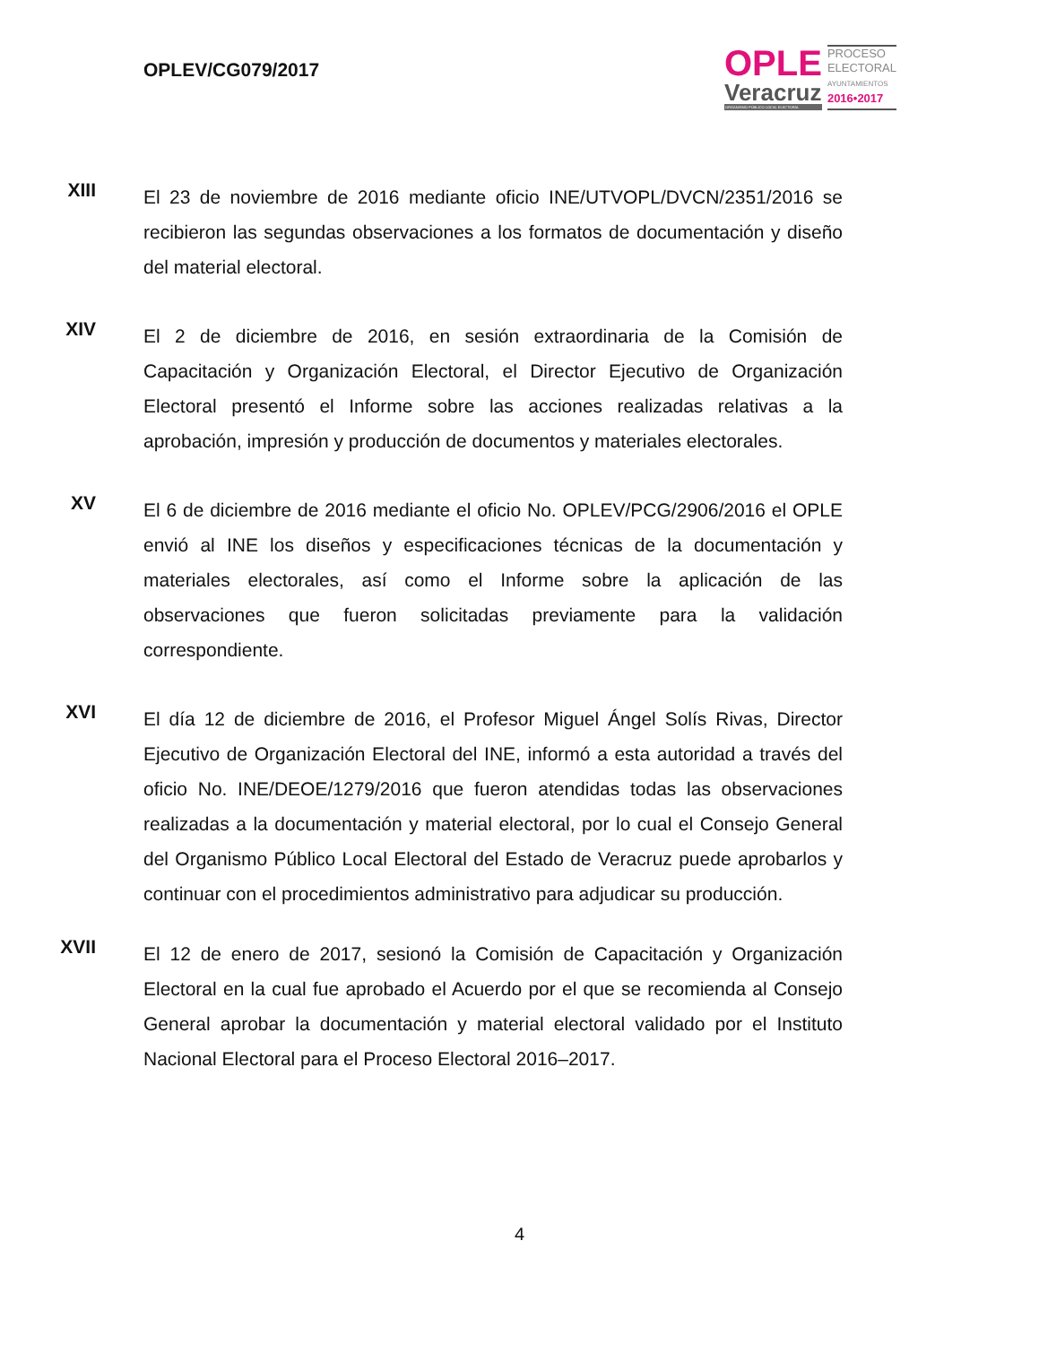OPLEV/CG079/2017
OPLE
Veracruz
ORGANISMO PÚBLICO LOCAL ELECTORAL
PROCESO
ELECTORAL
AYUNTAMIENTOS
2016•2017
XIII
El 23 de noviembre de 2016 mediante oficio INE/UTVOPL/DVCN/2351/2016 se recibieron las segundas observaciones a los formatos de documentación y diseño del material electoral.
XIV
El 2 de diciembre de 2016, en sesión extraordinaria de la Comisión de Capacitación y Organización Electoral, el Director Ejecutivo de Organización Electoral presentó el Informe sobre las acciones realizadas relativas a la aprobación, impresión y producción de documentos y materiales electorales.
XV
El 6 de diciembre de 2016 mediante el oficio No. OPLEV/PCG/2906/2016 el OPLE envió al INE los diseños y especificaciones técnicas de la documentación y materiales electorales, así como el Informe sobre la aplicación de las observaciones que fueron solicitadas previamente para la validación correspondiente.
XVI
El día 12 de diciembre de 2016, el Profesor Miguel Ángel Solís Rivas, Director Ejecutivo de Organización Electoral del INE, informó a esta autoridad a través del oficio No. INE/DEOE/1279/2016 que fueron atendidas todas las observaciones realizadas a la documentación y material electoral, por lo cual el Consejo General del Organismo Público Local Electoral del Estado de Veracruz puede aprobarlos y continuar con el procedimientos administrativo para adjudicar su producción.
XVII
El 12 de enero de 2017, sesionó la Comisión de Capacitación y Organización Electoral en la cual fue aprobado el Acuerdo por el que se recomienda al Consejo General aprobar la documentación y material electoral validado por el Instituto Nacional Electoral para el Proceso Electoral 2016–2017.
4